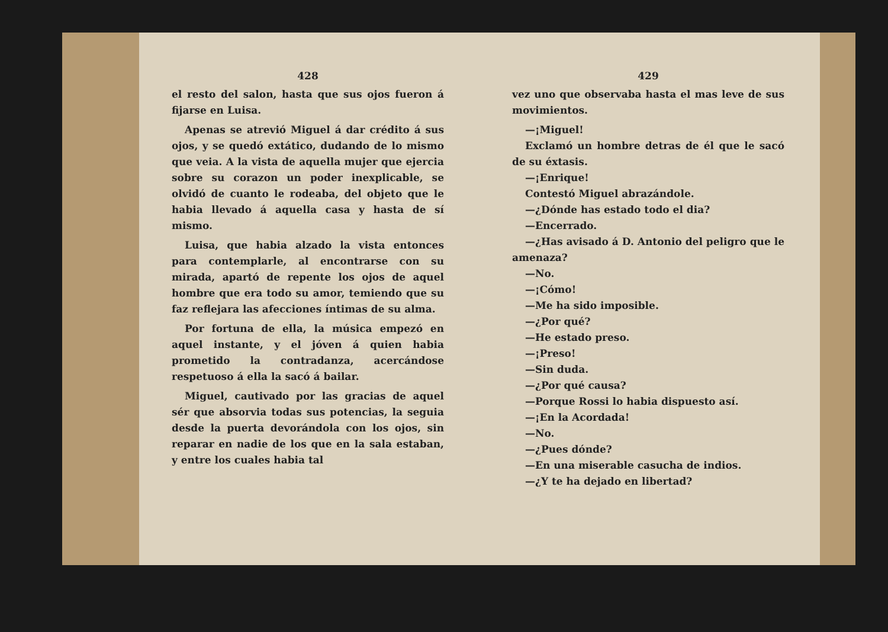428
el resto del salon, hasta que sus ojos fueron á fijarse en Luisa.
Apenas se atrevió Miguel á dar crédito á sus ojos, y se quedó extático, dudando de lo mismo que veia. A la vista de aquella mujer que ejercia sobre su corazon un poder inexplicable, se olvidó de cuanto le rodeaba, del objeto que le habia llevado á aquella casa y hasta de sí mismo.
Luisa, que habia alzado la vista entonces para contemplarle, al encontrarse con su mirada, apartó de repente los ojos de aquel hombre que era todo su amor, temiendo que su faz reflejara las afecciones íntimas de su alma.
Por fortuna de ella, la música empezó en aquel instante, y el jóven á quien habia prometido la contradanza, acercándose respetuoso á ella la sacó á bailar.
Miguel, cautivado por las gracias de aquel sér que absorvia todas sus potencias, la seguia desde la puerta devorándola con los ojos, sin reparar en nadie de los que en la sala estaban, y entre los cuales habia tal
429
vez uno que observaba hasta el mas leve de sus movimientos.
—¡Miguel!
Exclamó un hombre detras de él que le sacó de su éxtasis.
—¡Enrique!
Contestó Miguel abrazándole.
—¿Dónde has estado todo el dia?
—Encerrado.
—¿Has avisado á D. Antonio del peligro que le amenaza?
—No.
—¡Cómo!
—Me ha sido imposible.
—¿Por qué?
—He estado preso.
—¡Preso!
—Sin duda.
—¿Por qué causa?
—Porque Rossi lo habia dispuesto así.
—¡En la Acordada!
—No.
—¿Pues dónde?
—En una miserable casucha de indios.
—¿Y te ha dejado en libertad?